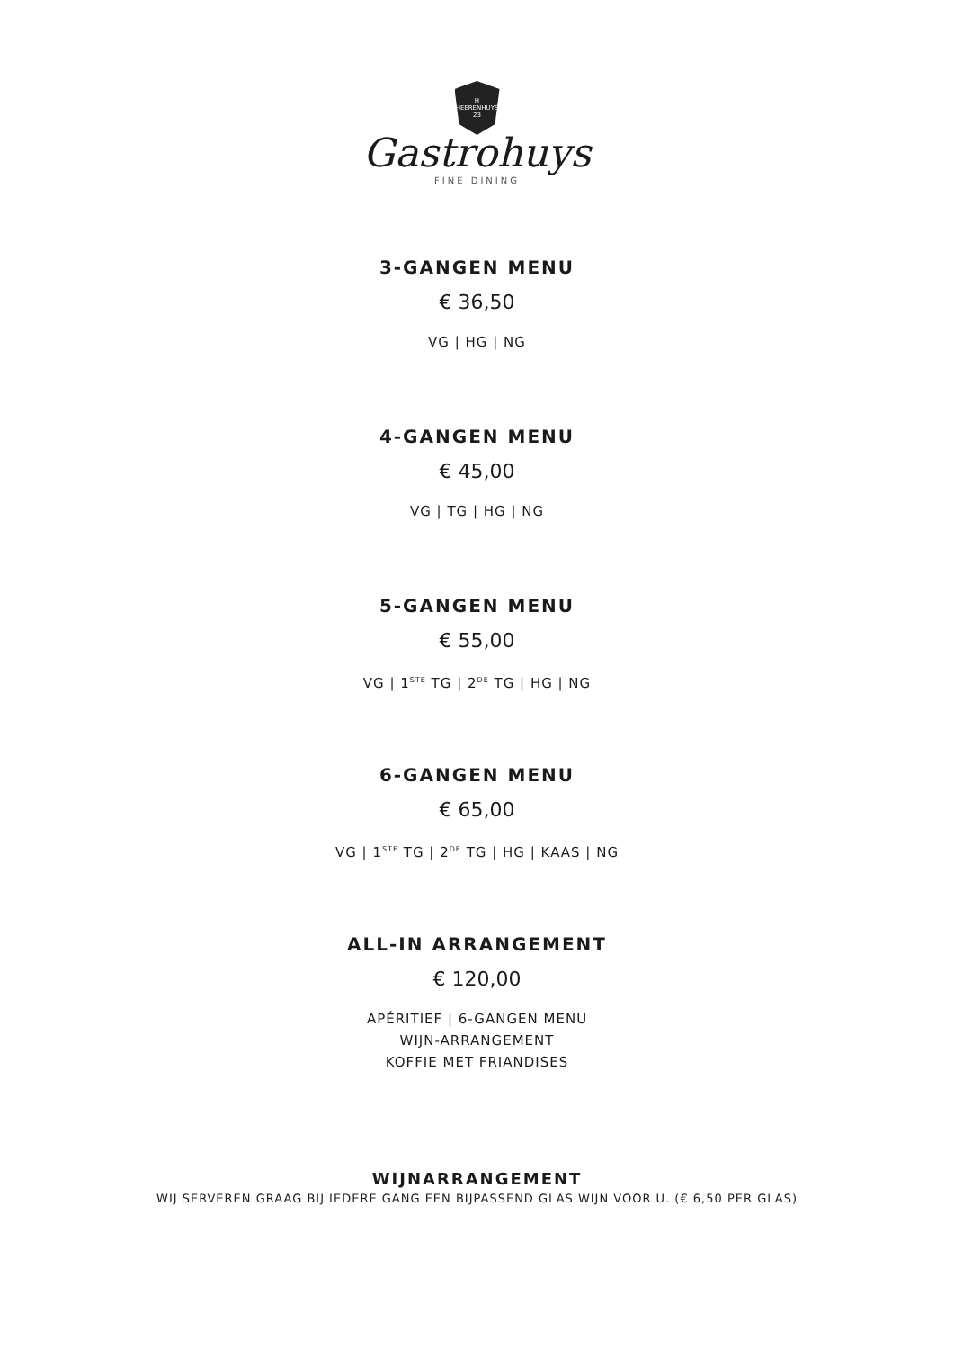H
HEERENHUYS
23
Gastrohuys
FINE DINING
3-GANGEN MENU
€ 36,50
VG | HG | NG
4-GANGEN MENU
€ 45,00
VG | TG | HG | NG
5-GANGEN MENU
€ 55,00
VG | 1<sup>STE</sup> TG | 2<sup>DE</sup> TG | HG | NG
6-GANGEN MENU
€ 65,00
VG | 1<sup>STE</sup> TG | 2<sup>DE</sup> TG | HG | KAAS | NG
ALL-IN ARRANGEMENT
€ 120,00
APÉRITIEF | 6-GANGEN MENU
WIJN-ARRANGEMENT
KOFFIE MET FRIANDISES
WIJNARRANGEMENT
WIJ SERVEREN GRAAG BIJ IEDERE GANG EEN BIJPASSEND GLAS WIJN VOOR U. (€ 6,50 PER GLAS)